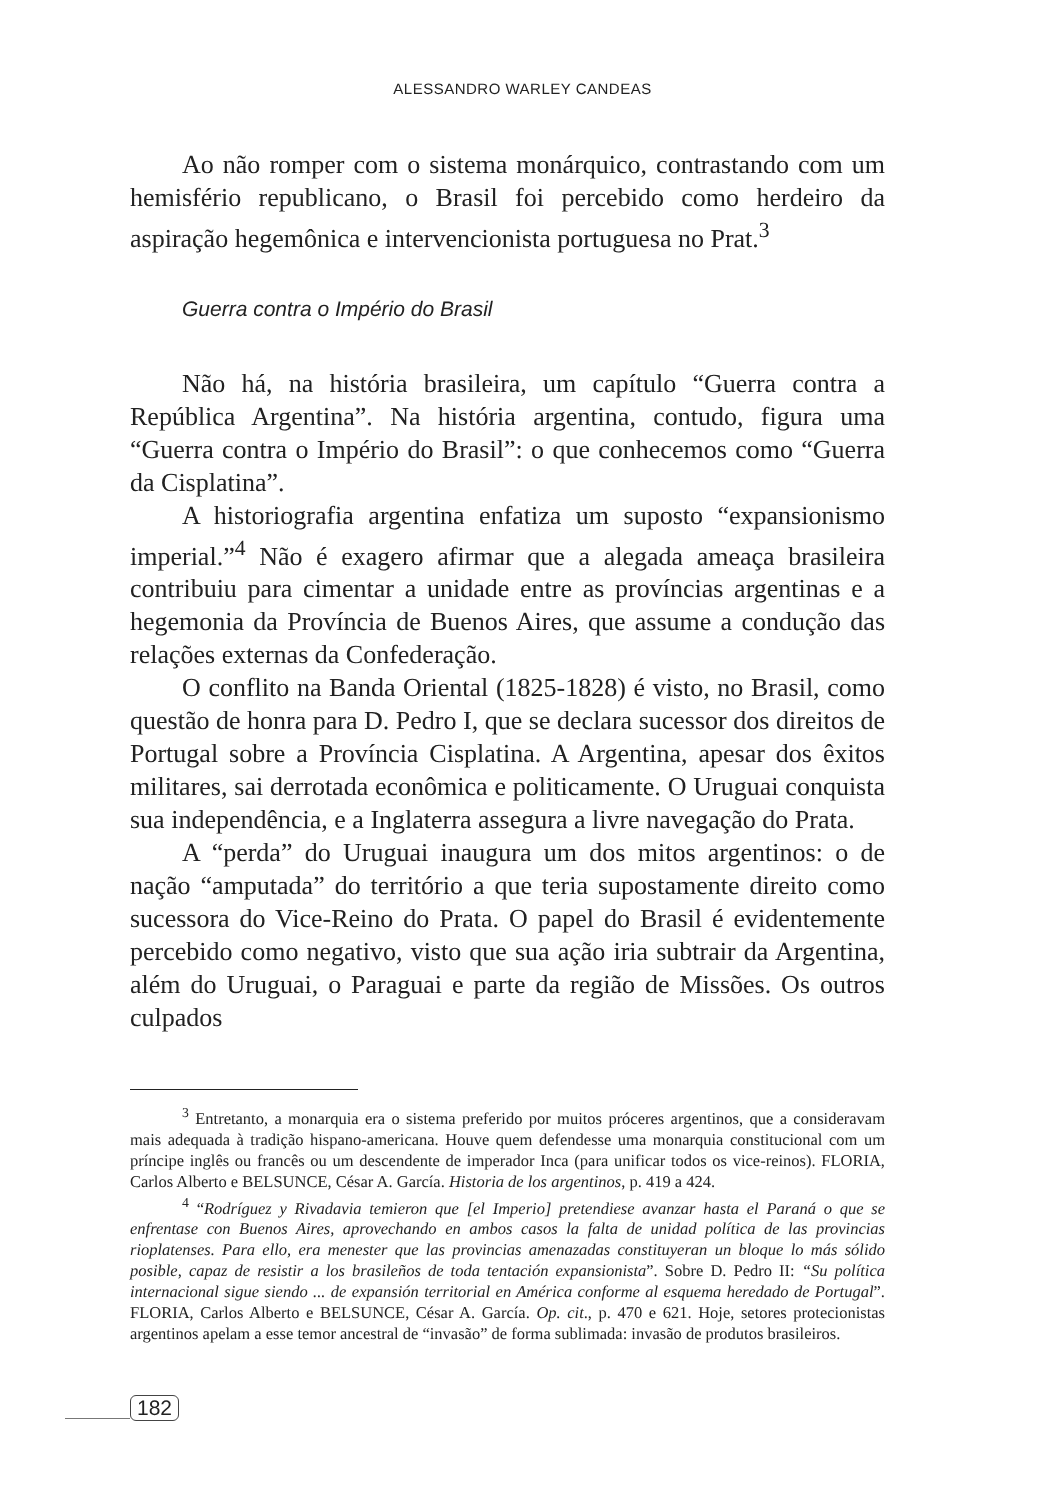ALESSANDRO WARLEY CANDEAS
Ao não romper com o sistema monárquico, contrastando com um hemisfério republicano, o Brasil foi percebido como herdeiro da aspiração hegemônica e intervencionista portuguesa no Prat.<sup>3</sup>
Guerra contra o Império do Brasil
Não há, na história brasileira, um capítulo “Guerra contra a República Argentina”. Na história argentina, contudo, figura uma “Guerra contra o Império do Brasil”: o que conhecemos como “Guerra da Cisplatina”.
A historiografia argentina enfatiza um suposto “expansionismo imperial.”<sup>4</sup> Não é exagero afirmar que a alegada ameaça brasileira contribuiu para cimentar a unidade entre as províncias argentinas e a hegemonia da Província de Buenos Aires, que assume a condução das relações externas da Confederação.
O conflito na Banda Oriental (1825-1828) é visto, no Brasil, como questão de honra para D. Pedro I, que se declara sucessor dos direitos de Portugal sobre a Província Cisplatina. A Argentina, apesar dos êxitos militares, sai derrotada econômica e politicamente. O Uruguai conquista sua independência, e a Inglaterra assegura a livre navegação do Prata.
A “perda” do Uruguai inaugura um dos mitos argentinos: o de nação “amputada” do território a que teria supostamente direito como sucessora do Vice-Reino do Prata. O papel do Brasil é evidentemente percebido como negativo, visto que sua ação iria subtrair da Argentina, além do Uruguai, o Paraguai e parte da região de Missões. Os outros culpados
<sup>3</sup> Entretanto, a monarquia era o sistema preferido por muitos próceres argentinos, que a consideravam mais adequada à tradição hispano-americana. Houve quem defendesse uma monarquia constitucional com um príncipe inglês ou francês ou um descendente de imperador Inca (para unificar todos os vice-reinos). FLORIA, Carlos Alberto e BELSUNCE, César A. García. Historia de los argentinos, p. 419 a 424.
<sup>4</sup> “Rodríguez y Rivadavia temieron que [el Imperio] pretendiese avanzar hasta el Paraná o que se enfrentase con Buenos Aires, aprovechando en ambos casos la falta de unidad política de las provincias rioplatenses. Para ello, era menester que las provincias amenazadas constituyeran un bloque lo más sólido posible, capaz de resistir a los brasileños de toda tentación expansionista”. Sobre D. Pedro II: “Su política internacional sigue siendo ... de expansión territorial en América conforme al esquema heredado de Portugal”. FLORIA, Carlos Alberto e BELSUNCE, César A. García. Op. cit., p. 470 e 621. Hoje, setores protecionistas argentinos apelam a esse temor ancestral de “invasão” de forma sublimada: invasão de produtos brasileiros.
182